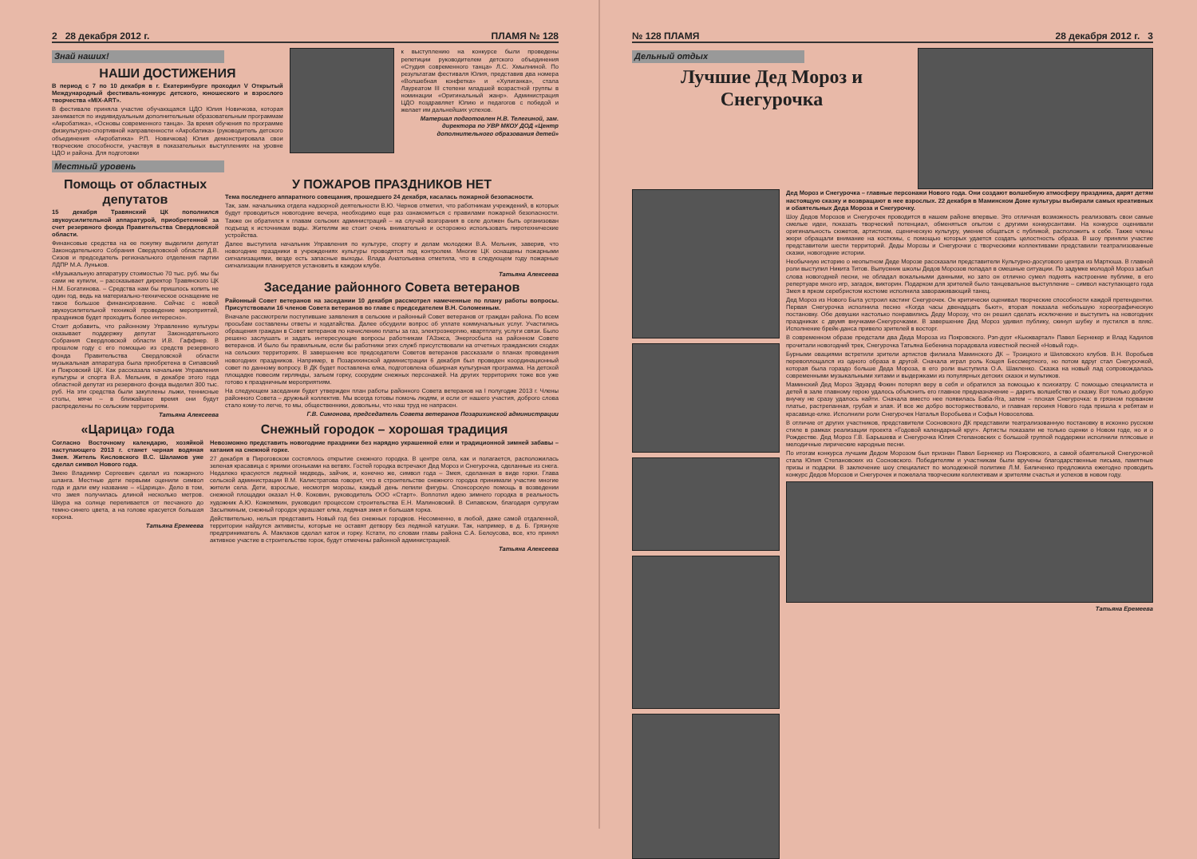2 28 декабря 2012 г. ПЛАМЯ № 128
Знай наших!
НАШИ ДОСТИЖЕНИЯ
В период с 7 по 10 декабря в г. Екатеринбурге проходил V Открытый Международный фестиваль-конкурс детского, юношеского и взрослого творчества «MIX-ART».
В фестивале приняла участие обучающаяся ЦДО Юлия Новичкова, которая занимается по индивидуальным дополнительным образовательным программам «Акробатика», «Основы современного танца». За время обучения по программе физкультурно-спортивной направленности «Акробатика» (руководитель детского объединения «Акробатика» Р.П. Новичкова) Юлия демонстрировала свои творческие способности, участвуя в показательных выступлениях на уровне ЦДО и района. Для подготовки
к выступлению на конкурсе были проведены репетиции руководителем детского объединения «Студия современного танца» Л.С. Хмылниной. По результатам фестиваля Юлия, представив два номера «Волшебная конфетка» и «Хулиганка», стала Лауреатом III степени младшей возрастной группы в номинации «Оригинальный жанр». Администрация ЦДО поздравляет Юлию и педагогов с победой и желает им дальнейших успехов.
Материал подготовлен Н.В. Телегиной, зам. директора по УВР МКОУ ДОД «Центр дополнительного образования детей»
Местный уровень
Помощь от областных депутатов
15 декабря Травянский ЦК пополнился звукоусилительной аппаратурой, приобретенной за счет резервного фонда Правительства Свердловской области.
Финансовые средства на ее покупку выделили депутат Законодательного Собрания Свердловской области Д.В. Сизов и председатель регионального отделения партии ЛДПР М.А. Луньков.
«Музыкальную аппаратуру стоимостью 70 тыс. руб. мы бы сами не купили, – рассказывает директор Травянского ЦК Н.М. Богатинова. – Средства нам бы пришлось копить не один год, ведь на материально-техническое оснащение не такое большое финансирование. Сейчас с новой звукоусилительной техникой проведение мероприятий, праздников будет проходить более интересно».
Стоит добавить, что районному Управлению культуры оказывает поддержку депутат Законодательного Собрания Свердловской области И.В. Гаффнер. В прошлом году с его помощью из средств резервного фонда Правительства Свердловской области музыкальная аппаратура была приобретена в Сипавский и Покровский ЦК. Как рассказала начальник Управления культуры и спорта В.А. Мельник, в декабре этого года областной депутат из резервного фонда выделил 300 тыс. руб. На эти средства были закуплены лыжи, теннисные столы, мячи – в ближайшее время они будут распределены по сельским территориям.
Татьяна Алексеева
У ПОЖАРОВ ПРАЗДНИКОВ НЕТ
Тема последнего аппаратного совещания, прошедшего 24 декабря, касалась пожарной безопасности.
Так, зам. начальника отдела надзорной деятельности В.Ю. Чернов отметил, что работникам учреждений, в которых будут проводиться новогодние вечера, необходимо еще раз ознакомиться с правилами пожарной безопасности. Также он обратился к главам сельских администраций – на случай возгорания в селе должен быть организован подъезд к источникам воды. Жителям же стоит очень внимательно и осторожно использовать пиротехнические устройства.
Далее выступила начальник Управления по культуре, спорту и делам молодежи В.А. Мельник, заверив, что новогодние праздники в учреждениях культуры проводятся под контролем. Многие ЦК оснащены пожарными сигнализациями, везде есть запасные выходы. Влада Анатольевна отметила, что в следующем году пожарные сигнализации планируется установить в каждом клубе.
Татьяна Алексеева
Заседание районного Совета ветеранов
Районный Совет ветеранов на заседании 10 декабря рассмотрел намеченные по плану работы вопросы. Присутствовали 16 членов Совета ветеранов во главе с председателем В.Н. Соломеиным.
Вначале рассмотрели поступившие заявления в сельские и районный Совет ветеранов от граждан района. По всем просьбам составлены ответы и ходатайства. Далее обсудили вопрос об уплате коммунальных услуг. Участились обращения граждан в Совет ветеранов по начислению платы за газ, электроэнергию, квартплату, услуги связи. Было решено заслушать и задать интересующие вопросы работникам ГАЗэкса, Энергосбыта на районном Совете ветеранов. И было бы правильным, если бы работники этих служб присутствовали на отчетных гражданских сходах на сельских территориях. В завершение все председатели Советов ветеранов рассказали о планах проведения новогодних праздников. Например, в Позарихинской администрации 6 декабря был проведен координационный совет по данному вопросу. В ДК будет поставлена елка, подготовлена обширная культурная программа. На детской площадке повесим гирлянды, зальем горку, соорудим снежных персонажей. На других территориях тоже все уже готово к праздничным мероприятиям.
На следующем заседании будет утвержден план работы районного Совета ветеранов на I полугодие 2013 г. Члены районного Совета – дружный коллектив. Мы всегда готовы помочь людям, и если от нашего участия, доброго слова стало кому-то легче, то мы, общественники, довольны, что наш труд не напрасен.
Г.В. Симонова, председатель Совета ветеранов Позарихинской администрации
«Царица» года
Согласно Восточному календарю, хозяйкой наступающего 2013 г. станет черная водяная Змея. Житель Кисловского В.С. Шаламов уже сделал символ Нового года.
Змею Владимир Сергеевич сделал из пожарного шланга. Местные дети первыми оценили символ года и дали ему название – «Царица». Дело в том, что змея получилась длиной несколько метров. Шкура на солнце переливается от песчаного до темно-синего цвета, а на голове красуется большая корона.
Татьяна Еремеева
Снежный городок – хорошая традиция
Невозможно представить новогодние праздники без нарядно украшенной елки и традиционной зимней забавы – катания на снежной горке.
27 декабря в Пироговском состоялось открытие снежного городка. В центре села, как и полагается, расположилась зеленая красавица с яркими огоньками на ветвях. Гостей городка встречают Дед Мороз и Снегурочка, сделанные из снега. Недалеко красуются ледяной медведь, зайчик, и, конечно же, символ года – Змея, сделанная в виде горки. Глава сельской администрации В.М. Калистратова говорит, что в строительстве снежного городка принимали участие многие жители села. Дети, взрослые, несмотря морозы, каждый день лепили фигуры. Спонсорскую помощь в возведении снежной площадки оказал Н.Ф. Коковин, руководитель ООО «Старт». Воплотил идею зимнего городка в реальность художник А.Ю. Кожемякин, руководил процессом строительства Е.Н. Малиновский. В Сипавском, благодаря супругам Засыпкиным, снежный городок украшает елка, ледяная змея и большая горка.
Действительно, нельзя представить Новый год без снежных городков. Несомненно, в любой, даже самой отдаленной, территории найдутся активисты, которые не оставят детвору без ледяной катушки. Так, например, в д. Б. Грязнухе предприниматель А. Маклаков сделал каток и горку. Кстати, по словам главы района С.А. Белоусова, все, кто принял активное участие в строительстве горок, будут отмечены районной администрацией.
Татьяна Алексеева
№ 128 ПЛАМЯ 28 декабря 2012 г. 3
Дельный отдых
Лучшие Дед Мороз и Снегурочка
Дед Мороз и Снегурочка – главные персонажи Нового года. Они создают волшебную атмосферу праздника, дарят детям настоящую сказку и возвращают в нее взрослых. 22 декабря в Маминском Доме культуры выбирали самых креативных и обаятельных Деда Мороза и Снегурочку.
Шоу Дедов Морозов и Снегурочек проводится в нашем районе впервые. Это отличная возможность реализовать свои самые смелые идеи, показать творческий потенциал, обменяться опытом с другими конкурсантами. На конкурсе оценивали оригинальность сюжетов, артистизм, сценическую культуру, умение общаться с публикой, расположить к себе. Также члены жюри обращали внимание на костюмы, с помощью которых удается создать целостность образа. В шоу приняли участие представители шести территорий. Деды Морозы и Снегурочки с творческими коллективами представили театрализованные сказки, новогодние истории.
Необычную историю о неопытном Деде Морозе рассказали представители Культурно-досугового центра из Мартюша. В главной роли выступил Никита Титов. Выпускник школы Дедов Морозов попадал в смешные ситуации. По задумке молодой Мороз забыл слова новогодней песни, не обладал вокальными данными, но зато он отлично сумел поднять настроение публике, в его репертуаре много игр, загадок, викторин. Подарком для зрителей было танцевальное выступление – символ наступающего года Змея в ярком серебристом костюме исполнила завораживающий танец.
Дед Мороз из Нового Быта устроил кастинг Снегурочек. Он критически оценивал творческие способности каждой претендентки. Первая Снегурочка исполнила песню «Когда часы двенадцать бьют», вторая показала небольшую хореографическую постановку. Обе девушки настолько понравились Деду Морозу, что он решил сделать исключение и выступить на новогодних праздниках с двумя внучками-Снегурочками. В завершение Дед Мороз удивил публику, скинул шубку и пустился в пляс. Исполнение брейк-данса привело зрителей в восторг.
В современном образе предстали два Деда Мороза из Покровского. Рэп-дуэт «Кьюквартал» Павел Бернекер и Влад Кадилов прочитали новогодний трек, Снегурочка Татьяна Бебенина порадовала известной песней «Новый год».
Бурными овациями встретили зрители артистов филиала Маминского ДК – Троицкого и Шиловского клубов. В.Н. Воробьев перевоплощался из одного образа в другой. Сначала играл роль Кощея Бессмертного, но потом вдруг стал Снегурочкой, которая была гораздо больше Деда Мороза, в его роли выступила О.А. Шакленко. Сказка на новый лад сопровождалась современными музыкальными хитами и выдержками из популярных детских сказок и мультиков.
Маминский Дед Мороз Эдуард Фокин потерял веру в себя и обратился за помощью к психиатру. С помощью специалиста и детей в зале главному герою удалось объяснить его главное предназначение – дарить волшебство и сказку. Вот только добрую внучку не сразу удалось найти. Сначала вместо нее появилась Баба-Яга, затем – плохая Снегурочка: в грязном порваном платье, растрепанная, грубая и злая. И все же добро восторжествовало, и главная героиня Нового года пришла к ребятам и красавице-елке. Исполнили роли Снегурочек Наталья Воробьева и Софья Новоселова.
В отличие от других участников, представители Сосновского ДК представили театрализованную постановку в исконно русском стиле в рамках реализации проекта «Годовой календарный круг». Артисты показали не только сценки о Новом годе, но и о Рождестве. Дед Мороз Г.В. Барышева и Снегурочка Юлия Степановских с большой группой поддержки исполнили плясовые и мелодичные лирические народные песни.
По итогам конкурса лучшим Дедом Морозом был признан Павел Бернекер из Покровского, а самой обаятельной Снегурочкой стала Юлия Степановских из Сосновского. Победителям и участникам были вручены благодарственные письма, памятные призы и подарки. В заключение шоу специалист по молодежной политике Л.М. Биличенко предложила ежегодно проводить конкурс Дедов Морозов и Снегурочек и пожелала творческим коллективам и зрителям счастья и успехов в новом году.
Татьяна Еремеева